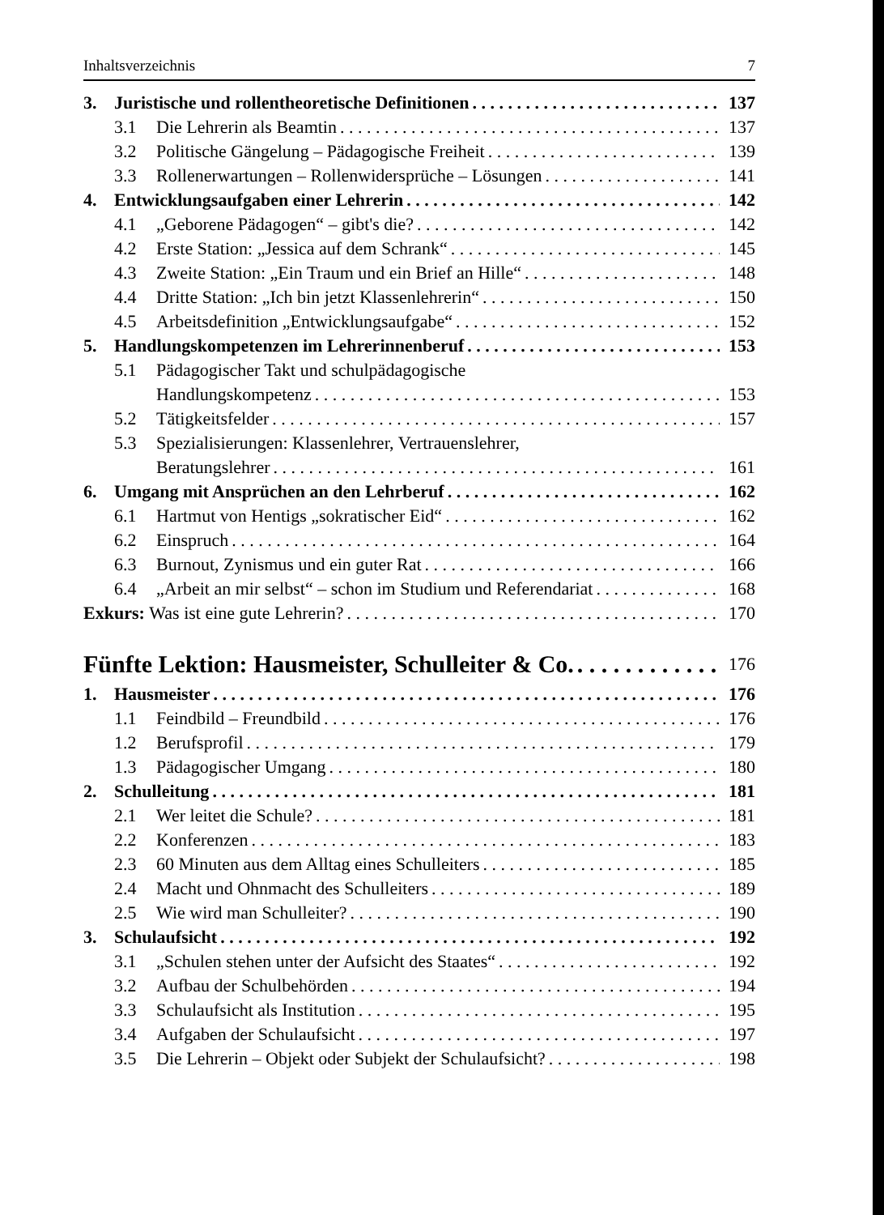Inhaltsverzeichnis 7
3. Juristische und rollentheoretische Definitionen 137
3.1 Die Lehrerin als Beamtin 137
3.2 Politische Gängelung – Pädagogische Freiheit 139
3.3 Rollenerwartungen – Rollenwidersprüche – Lösungen 141
4. Entwicklungsaufgaben einer Lehrerin 142
4.1 „Geborene Pädagogen“ – gibt's die? 142
4.2 Erste Station: „Jessica auf dem Schrank“145
4.3 Zweite Station: „Ein Traum und ein Brief an Hille“148
4.4 Dritte Station: „Ich bin jetzt Klassenlehrerin“150
4.5 Arbeitsdefinition „Entwicklungsaufgabe“152
5. Handlungskompetenzen im Lehrerinnenberuf 153
5.1 Pädagogischer Takt und schulpädagogische
Handlungskompetenz 153
5.2 Tätigkeitsfelder 157
5.3 Spezialisierungen: Klassenlehrer, Vertrauenslehrer,
Beratungslehrer 161
6. Umgang mit Ansprüchen an den Lehrberuf 162
6.1 Hartmut von Hentigs „sokratischer Eid“162
6.2 Einspruch 164
6.3 Burnout, Zynismus und ein guter Rat 166
6.4 „Arbeit an mir selbst“ – schon im Studium und Referendariat 168
Exkurs: Was ist eine gute Lehrerin? 170
Fünfte Lektion: Hausmeister, Schulleiter & Co. 176
1. Hausmeister 176
1.1 Feindbild – Freundbild 176
1.2 Berufsprofil 179
1.3 Pädagogischer Umgang 180
2. Schulleitung 181
2.1 Wer leitet die Schule? 181
2.2 Konferenzen 183
2.3 60 Minuten aus dem Alltag eines Schulleiters 185
2.4 Macht und Ohnmacht des Schulleiters 189
2.5 Wie wird man Schulleiter? 190
3. Schulaufsicht 192
3.1 „Schulen stehen unter der Aufsicht des Staates“192
3.2 Aufbau der Schulbehörden 194
3.3 Schulaufsicht als Institution 195
3.4 Aufgaben der Schulaufsicht 197
3.5 Die Lehrerin – Objekt oder Subjekt der Schulaufsicht? 198